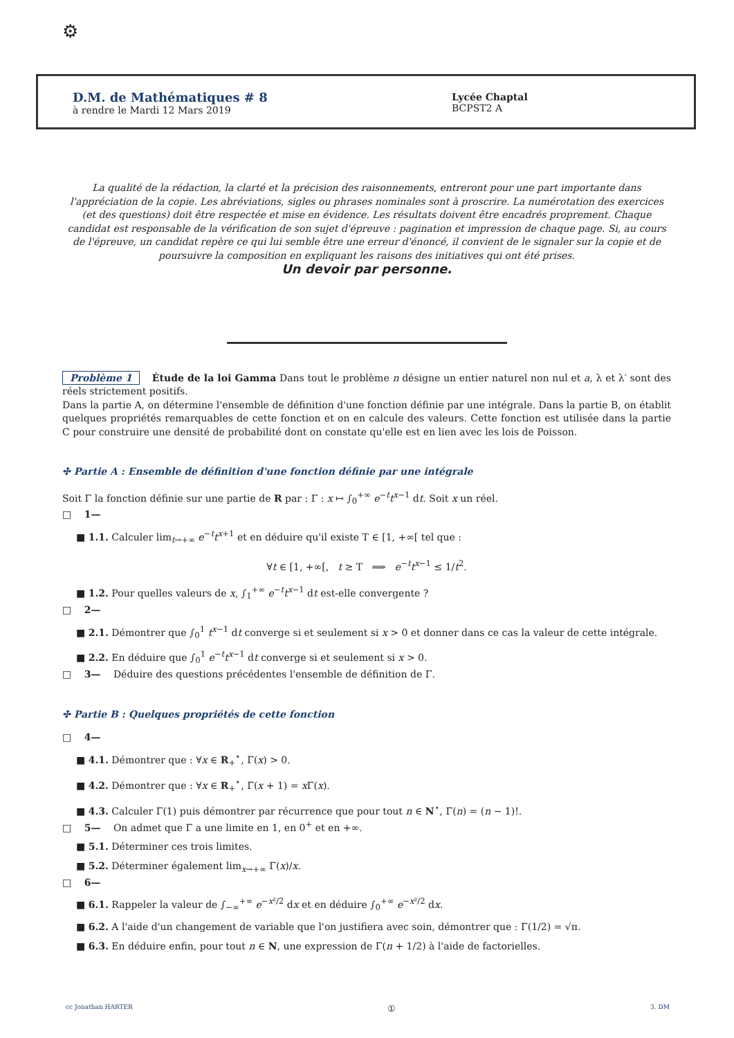⚙
D.M. de Mathématiques # 8
à rendre le Mardi 12 Mars 2019
Lycée Chaptal
BCPST2 A
La qualité de la rédaction, la clarté et la précision des raisonnements, entreront pour une part importante dans l'appréciation de la copie. Les abréviations, sigles ou phrases nominales sont à proscrire. La numérotation des exercices (et des questions) doit être respectée et mise en évidence. Les résultats doivent être encadrés proprement. Chaque candidat est responsable de la vérification de son sujet d'épreuve : pagination et impression de chaque page. Si, au cours de l'épreuve, un candidat repère ce qui lui semble être une erreur d'énoncé, il convient de le signaler sur la copie et de poursuivre la composition en expliquant les raisons des initiatives qui ont été prises.
Un devoir par personne.
Problème 1 Étude de la loi Gamma Dans tout le problème n désigne un entier naturel non nul et a, λ et λ′ sont des réels strictement positifs.
Dans la partie A, on détermine l'ensemble de définition d'une fonction définie par une intégrale. Dans la partie B, on établit quelques propriétés remarquables de cette fonction et on en calcule des valeurs. Cette fonction est utilisée dans la partie C pour construire une densité de probabilité dont on constate qu'elle est en lien avec les lois de Poisson.
✣ Partie A : Ensemble de définition d'une fonction définie par une intégrale
Soit Γ la fonction définie sur une partie de R par : Γ : x ↦ ∫<sub>0</sub><sup>+∞</sup> e<sup>−t</sup>t<sup>x−1</sup> dt. Soit x un réel.
□ 1—
■ 1.1. Calculer lim<sub>t→+∞</sub> e<sup>−t</sup>t<sup>x+1</sup> et en déduire qu'il existe T ∈ [1, +∞[ tel que :
∀t ∈ [1, +∞[, t ≥ T ⟹ e<sup>−t</sup>t<sup>x−1</sup> ≤ 1/t<sup>2</sup>.
■ 1.2. Pour quelles valeurs de x, ∫<sub>1</sub><sup>+∞</sup> e<sup>−t</sup>t<sup>x−1</sup> dt est-elle convergente ?
□ 2—
■ 2.1. Démontrer que ∫<sub>0</sub><sup>1</sup> t<sup>x−1</sup> dt converge si et seulement si x > 0 et donner dans ce cas la valeur de cette intégrale.
■ 2.2. En déduire que ∫<sub>0</sub><sup>1</sup> e<sup>−t</sup>t<sup>x−1</sup> dt converge si et seulement si x > 0.
□ 3— Déduire des questions précédentes l'ensemble de définition de Γ.
✣ Partie B : Quelques propriétés de cette fonction
□ 4—
■ 4.1. Démontrer que : ∀x ∈ R<sub>+</sub><sup>⋆</sup>, Γ(x) > 0.
■ 4.2. Démontrer que : ∀x ∈ R<sub>+</sub><sup>⋆</sup>, Γ(x + 1) = x Γ(x).
■ 4.3. Calculer Γ(1) puis démontrer par récurrence que pour tout n ∈ N<sup>⋆</sup>, Γ(n) = (n − 1)!.
□ 5— On admet que Γ a une limite en 1, en 0<sup>+</sup> et en +∞.
■ 5.1. Déterminer ces trois limites.
■ 5.2. Déterminer également lim<sub>x→+∞</sub> Γ(x)/x.
□ 6—
■ 6.1. Rappeler la valeur de ∫<sub>−∞</sub><sup>+∞</sup> e<sup>−x²/2</sup> dx et en déduire ∫<sub>0</sub><sup>+∞</sup> e<sup>−x²/2</sup> dx.
■ 6.2. A l'aide d'un changement de variable que l'on justifiera avec soin, démontrer que : Γ(1/2) = √π.
■ 6.3. En déduire enfin, pour tout n ∈ N, une expression de Γ(n + 1/2) à l'aide de factorielles.
cc Jonathan HARTER ① 3. DM